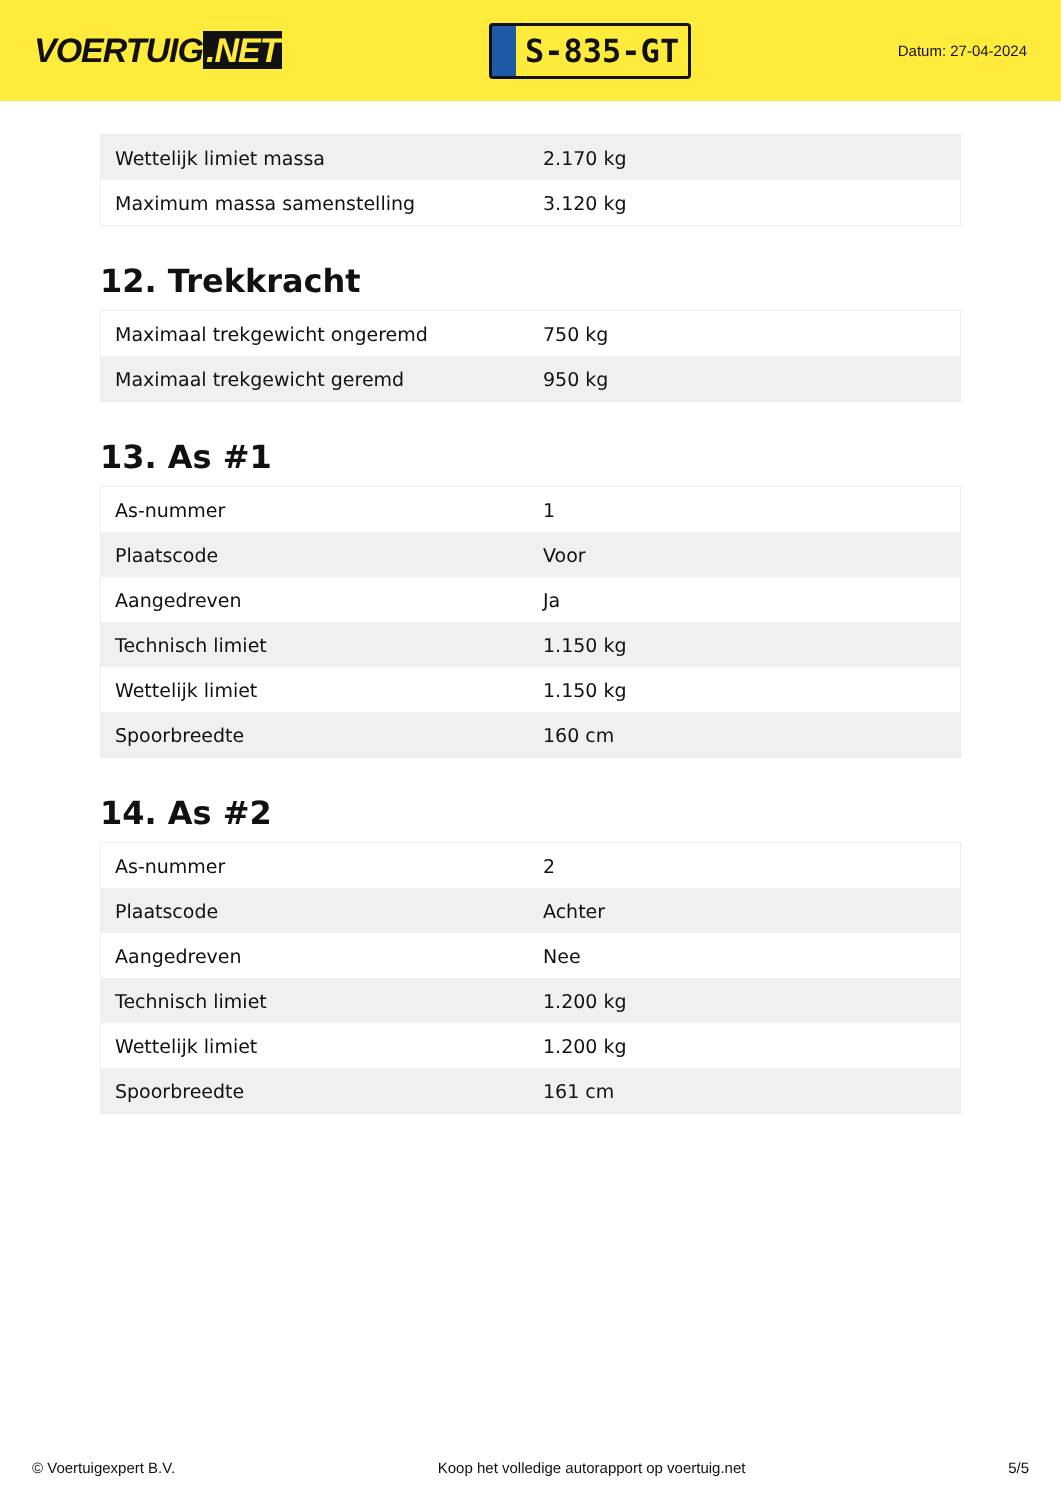VOERTUIG.NET
S-835-GT
Datum: 27-04-2024
| Wettelijk limiet massa | 2.170 kg |
| Maximum massa samenstelling | 3.120 kg |
12. Trekkracht
| Maximaal trekgewicht ongeremd | 750 kg |
| Maximaal trekgewicht geremd | 950 kg |
13. As #1
| As-nummer | 1 |
| Plaatscode | Voor |
| Aangedreven | Ja |
| Technisch limiet | 1.150 kg |
| Wettelijk limiet | 1.150 kg |
| Spoorbreedte | 160 cm |
14. As #2
| As-nummer | 2 |
| Plaatscode | Achter |
| Aangedreven | Nee |
| Technisch limiet | 1.200 kg |
| Wettelijk limiet | 1.200 kg |
| Spoorbreedte | 161 cm |
© Voertuigexpert B.V. Koop het volledige autorapport op voertuig.net 5/5